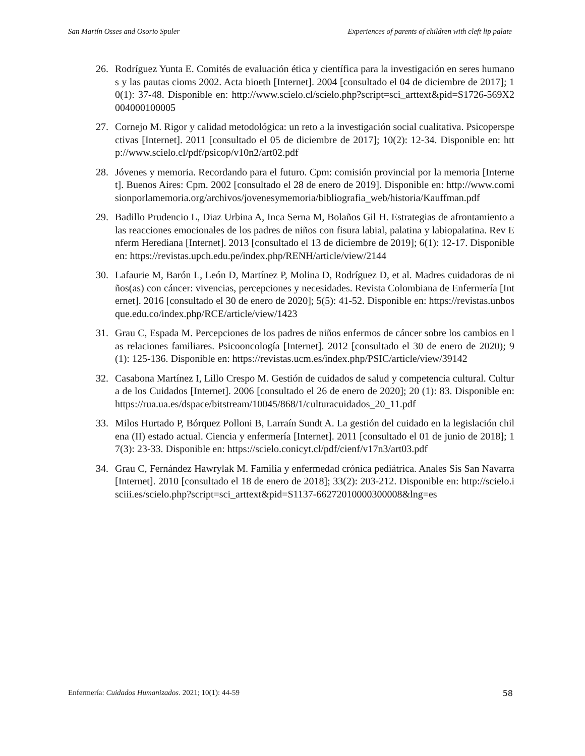San Martín Osses and Osorio Spuler Experiences of parents of children with cleft lip palate
26. Rodríguez Yunta E. Comités de evaluación ética y científica para la investigación en seres humanos y las pautas cioms 2002. Acta bioeth [Internet]. 2004 [consultado el 04 de diciembre de 2017]; 10(1): 37-48. Disponible en: http://www.scielo.cl/scielo.php?script=sci_arttext&pid=S1726-569X2004000100005
27. Cornejo M. Rigor y calidad metodológica: un reto a la investigación social cualitativa. Psicoperspectivas [Internet]. 2011 [consultado el 05 de diciembre de 2017]; 10(2): 12-34. Disponible en: http://www.scielo.cl/pdf/psicop/v10n2/art02.pdf
28. Jóvenes y memoria. Recordando para el futuro. Cpm: comisión provincial por la memoria [Internet]. Buenos Aires: Cpm. 2002 [consultado el 28 de enero de 2019]. Disponible en: http://www.comisionporlamemoria.org/archivos/jovenesymemoria/bibliografia_web/historia/Kauffman.pdf
29. Badillo Prudencio L, Diaz Urbina A, Inca Serna M, Bolaños Gil H. Estrategias de afrontamiento a las reacciones emocionales de los padres de niños con fisura labial, palatina y labiopalatina. Rev Enferm Herediana [Internet]. 2013 [consultado el 13 de diciembre de 2019]; 6(1): 12-17. Disponible en: https://revistas.upch.edu.pe/index.php/RENH/article/view/2144
30. Lafaurie M, Barón L, León D, Martínez P, Molina D, Rodríguez D, et al. Madres cuidadoras de niños(as) con cáncer: vivencias, percepciones y necesidades. Revista Colombiana de Enfermería [Internet]. 2016 [consultado el 30 de enero de 2020]; 5(5): 41-52. Disponible en: https://revistas.unbosque.edu.co/index.php/RCE/article/view/1423
31. Grau C, Espada M. Percepciones de los padres de niños enfermos de cáncer sobre los cambios en las relaciones familiares. Psicooncología [Internet]. 2012 [consultado el 30 de enero de 2020); 9 (1): 125-136. Disponible en: https://revistas.ucm.es/index.php/PSIC/article/view/39142
32. Casabona Martínez I, Lillo Crespo M. Gestión de cuidados de salud y competencia cultural. Cultura de los Cuidados [Internet]. 2006 [consultado el 26 de enero de 2020]; 20 (1): 83. Disponible en: https://rua.ua.es/dspace/bitstream/10045/868/1/culturacuidados_20_11.pdf
33. Milos Hurtado P, Bórquez Polloni B, Larraín Sundt A. La gestión del cuidado en la legislación chilena (II) estado actual. Ciencia y enfermería [Internet]. 2011 [consultado el 01 de junio de 2018]; 17(3): 23-33. Disponible en: https://scielo.conicyt.cl/pdf/cienf/v17n3/art03.pdf
34. Grau C, Fernández Hawrylak M. Familia y enfermedad crónica pediátrica. Anales Sis San Navarra [Internet]. 2010 [consultado el 18 de enero de 2018]; 33(2): 203-212. Disponible en: http://scielo.isciii.es/scielo.php?script=sci_arttext&pid=S1137-66272010000300008&lng=es
Enfermería: Cuidados Humanizados. 2021; 10(1): 44-59 58